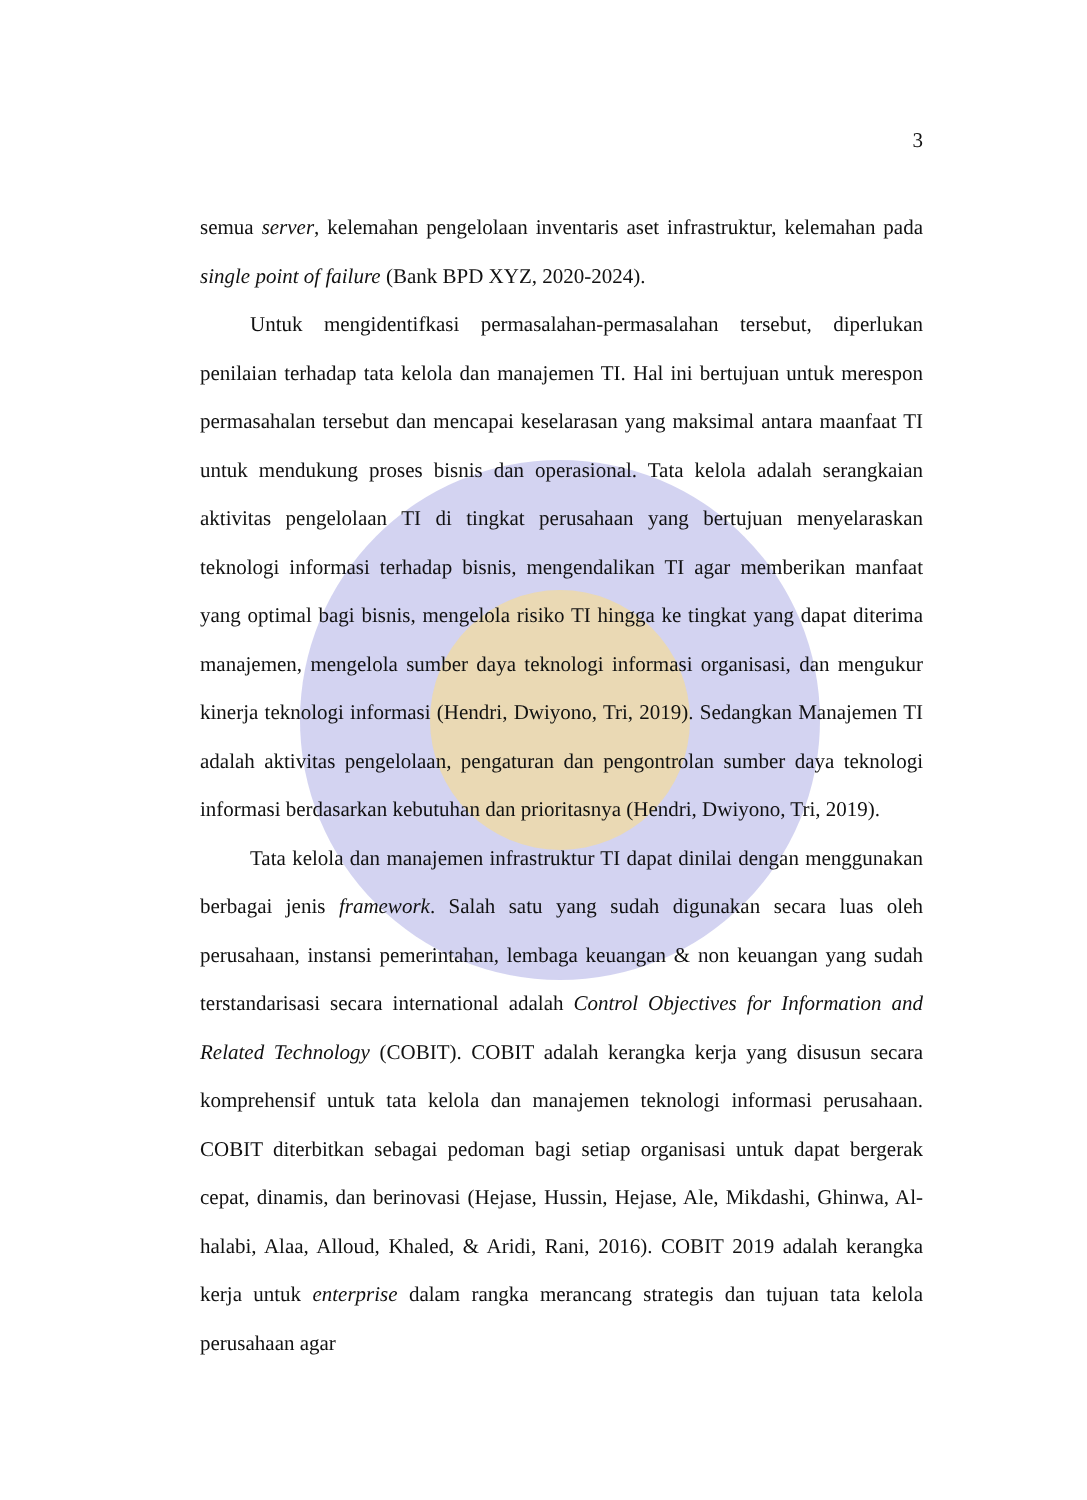3
semua server, kelemahan pengelolaan inventaris aset infrastruktur, kelemahan pada single point of failure (Bank BPD XYZ, 2020-2024).
Untuk mengidentifkasi permasalahan-permasalahan tersebut, diperlukan penilaian terhadap tata kelola dan manajemen TI. Hal ini bertujuan untuk merespon permasahalan tersebut dan mencapai keselarasan yang maksimal antara maanfaat TI untuk mendukung proses bisnis dan operasional. Tata kelola adalah serangkaian aktivitas pengelolaan TI di tingkat perusahaan yang bertujuan menyelaraskan teknologi informasi terhadap bisnis, mengendalikan TI agar memberikan manfaat yang optimal bagi bisnis, mengelola risiko TI hingga ke tingkat yang dapat diterima manajemen, mengelola sumber daya teknologi informasi organisasi, dan mengukur kinerja teknologi informasi (Hendri, Dwiyono, Tri, 2019). Sedangkan Manajemen TI adalah aktivitas pengelolaan, pengaturan dan pengontrolan sumber daya teknologi informasi berdasarkan kebutuhan dan prioritasnya (Hendri, Dwiyono, Tri, 2019).
Tata kelola dan manajemen infrastruktur TI dapat dinilai dengan menggunakan berbagai jenis framework. Salah satu yang sudah digunakan secara luas oleh perusahaan, instansi pemerintahan, lembaga keuangan & non keuangan yang sudah terstandarisasi secara international adalah Control Objectives for Information and Related Technology (COBIT). COBIT adalah kerangka kerja yang disusun secara komprehensif untuk tata kelola dan manajemen teknologi informasi perusahaan. COBIT diterbitkan sebagai pedoman bagi setiap organisasi untuk dapat bergerak cepat, dinamis, dan berinovasi (Hejase, Hussin, Hejase, Ale, Mikdashi, Ghinwa, Al-halabi, Alaa, Alloud, Khaled, & Aridi, Rani, 2016). COBIT 2019 adalah kerangka kerja untuk enterprise dalam rangka merancang strategis dan tujuan tata kelola perusahaan agar